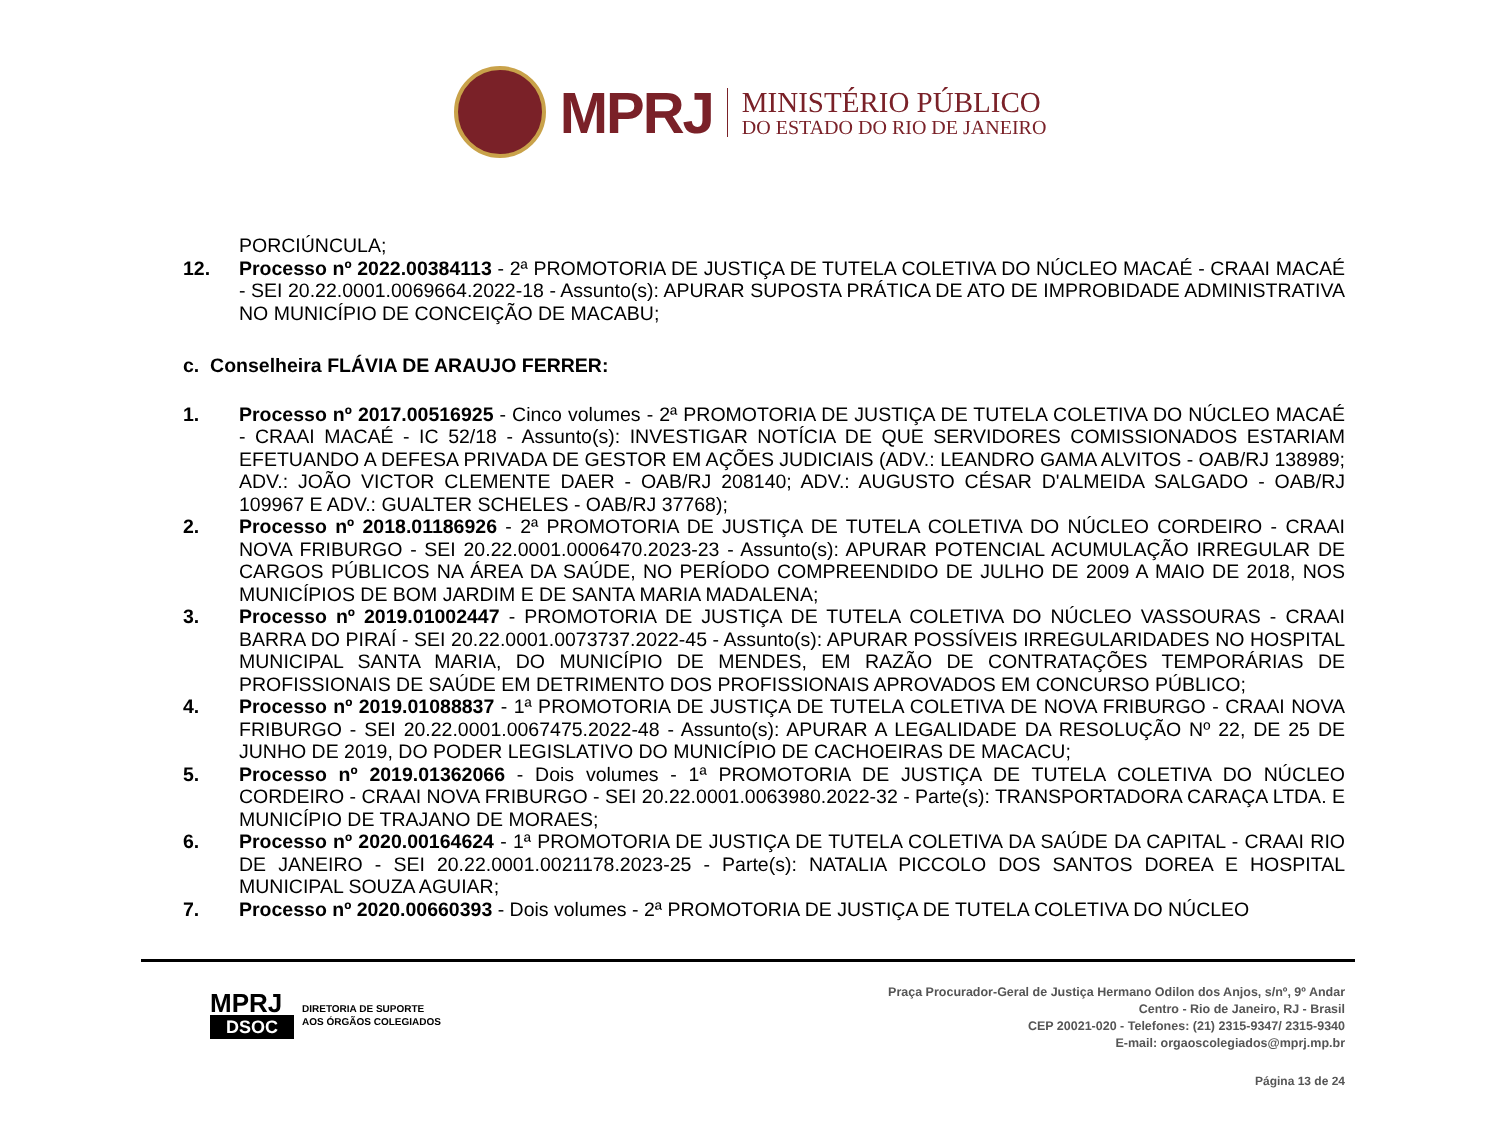MPRJ
MINISTÉRIO PÚBLICO
DO ESTADO DO RIO DE JANEIRO
PORCIÚNCULA;
12. Processo nº 2022.00384113 - 2ª PROMOTORIA DE JUSTIÇA DE TUTELA COLETIVA DO NÚCLEO MACAÉ - CRAAI MACAÉ - SEI 20.22.0001.0069664.2022-18 - Assunto(s): APURAR SUPOSTA PRÁTICA DE ATO DE IMPROBIDADE ADMINISTRATIVA NO MUNICÍPIO DE CONCEIÇÃO DE MACABU;
c. Conselheira FLÁVIA DE ARAUJO FERRER:
1. Processo nº 2017.00516925 - Cinco volumes - 2ª PROMOTORIA DE JUSTIÇA DE TUTELA COLETIVA DO NÚCLEO MACAÉ - CRAAI MACAÉ - IC 52/18 - Assunto(s): INVESTIGAR NOTÍCIA DE QUE SERVIDORES COMISSIONADOS ESTARIAM EFETUANDO A DEFESA PRIVADA DE GESTOR EM AÇÕES JUDICIAIS (ADV.: LEANDRO GAMA ALVITOS - OAB/RJ 138989; ADV.: JOÃO VICTOR CLEMENTE DAER - OAB/RJ 208140; ADV.: AUGUSTO CÉSAR D'ALMEIDA SALGADO - OAB/RJ 109967 E ADV.: GUALTER SCHELES - OAB/RJ 37768);
2. Processo nº 2018.01186926 - 2ª PROMOTORIA DE JUSTIÇA DE TUTELA COLETIVA DO NÚCLEO CORDEIRO - CRAAI NOVA FRIBURGO - SEI 20.22.0001.0006470.2023-23 - Assunto(s): APURAR POTENCIAL ACUMULAÇÃO IRREGULAR DE CARGOS PÚBLICOS NA ÁREA DA SAÚDE, NO PERÍODO COMPREENDIDO DE JULHO DE 2009 A MAIO DE 2018, NOS MUNICÍPIOS DE BOM JARDIM E DE SANTA MARIA MADALENA;
3. Processo nº 2019.01002447 - PROMOTORIA DE JUSTIÇA DE TUTELA COLETIVA DO NÚCLEO VASSOURAS - CRAAI BARRA DO PIRAÍ - SEI 20.22.0001.0073737.2022-45 - Assunto(s): APURAR POSSÍVEIS IRREGULARIDADES NO HOSPITAL MUNICIPAL SANTA MARIA, DO MUNICÍPIO DE MENDES, EM RAZÃO DE CONTRATAÇÕES TEMPORÁRIAS DE PROFISSIONAIS DE SAÚDE EM DETRIMENTO DOS PROFISSIONAIS APROVADOS EM CONCURSO PÚBLICO;
4. Processo nº 2019.01088837 - 1ª PROMOTORIA DE JUSTIÇA DE TUTELA COLETIVA DE NOVA FRIBURGO - CRAAI NOVA FRIBURGO - SEI 20.22.0001.0067475.2022-48 - Assunto(s): APURAR A LEGALIDADE DA RESOLUÇÃO Nº 22, DE 25 DE JUNHO DE 2019, DO PODER LEGISLATIVO DO MUNICÍPIO DE CACHOEIRAS DE MACACU;
5. Processo nº 2019.01362066 - Dois volumes - 1ª PROMOTORIA DE JUSTIÇA DE TUTELA COLETIVA DO NÚCLEO CORDEIRO - CRAAI NOVA FRIBURGO - SEI 20.22.0001.0063980.2022-32 - Parte(s): TRANSPORTADORA CARAÇA LTDA. E MUNICÍPIO DE TRAJANO DE MORAES;
6. Processo nº 2020.00164624 - 1ª PROMOTORIA DE JUSTIÇA DE TUTELA COLETIVA DA SAÚDE DA CAPITAL - CRAAI RIO DE JANEIRO - SEI 20.22.0001.0021178.2023-25 - Parte(s): NATALIA PICCOLO DOS SANTOS DOREA E HOSPITAL MUNICIPAL SOUZA AGUIAR;
7. Processo nº 2020.00660393 - Dois volumes - 2ª PROMOTORIA DE JUSTIÇA DE TUTELA COLETIVA DO NÚCLEO
MPRJ
DSOC
DIRETORIA DE SUPORTE
AOS ÓRGÃOS COLEGIADOS
Praça Procurador-Geral de Justiça Hermano Odilon dos Anjos, s/nº, 9º Andar
Centro - Rio de Janeiro, RJ - Brasil
CEP 20021-020 - Telefones: (21) 2315-9347/ 2315-9340
E-mail: orgaoscolegiados@mprj.mp.br
Página 13 de 24